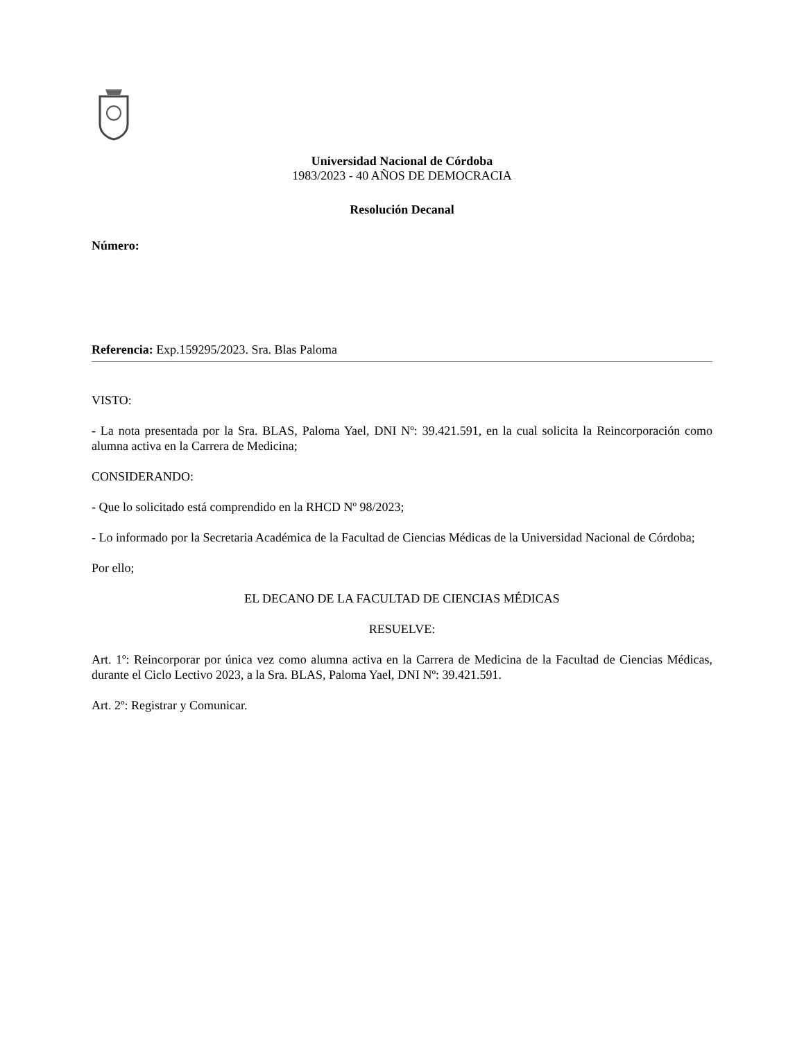Universidad Nacional de Córdoba
1983/2023 - 40 AÑOS DE DEMOCRACIA
Resolución Decanal
Número:
Referencia: Exp.159295/2023. Sra. Blas Paloma
VISTO:
- La nota presentada por la Sra. BLAS, Paloma Yael, DNI Nº: 39.421.591, en la cual solicita la Reincorporación como alumna activa en la Carrera de Medicina;
CONSIDERANDO:
- Que lo solicitado está comprendido en la RHCD Nº 98/2023;
- Lo informado por la Secretaria Académica de la Facultad de Ciencias Médicas de la Universidad Nacional de Córdoba;
Por ello;
EL DECANO DE LA FACULTAD DE CIENCIAS MÉDICAS
RESUELVE:
Art. 1º: Reincorporar por única vez como alumna activa en la Carrera de Medicina de la Facultad de Ciencias Médicas, durante el Ciclo Lectivo 2023, a la Sra. BLAS, Paloma Yael, DNI Nº: 39.421.591.
Art. 2º: Registrar y Comunicar.